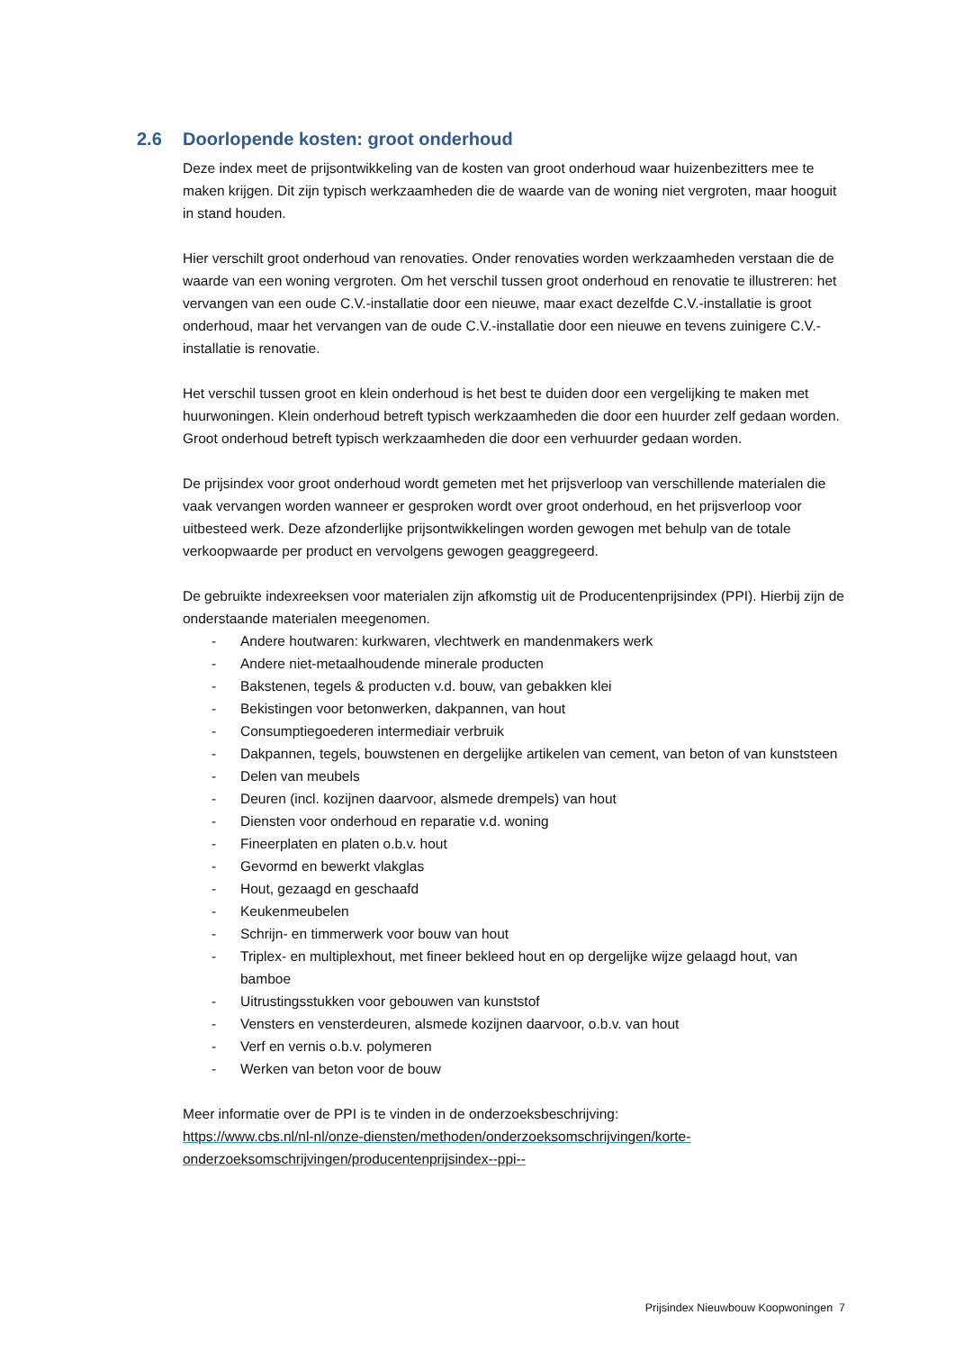2.6 Doorlopende kosten: groot onderhoud
Deze index meet de prijsontwikkeling van de kosten van groot onderhoud waar huizenbezitters mee te maken krijgen. Dit zijn typisch werkzaamheden die de waarde van de woning niet vergroten, maar hooguit in stand houden.
Hier verschilt groot onderhoud van renovaties. Onder renovaties worden werkzaamheden verstaan die de waarde van een woning vergroten. Om het verschil tussen groot onderhoud en renovatie te illustreren: het vervangen van een oude C.V.-installatie door een nieuwe, maar exact dezelfde C.V.-installatie is groot onderhoud, maar het vervangen van de oude C.V.-installatie door een nieuwe en tevens zuinigere C.V.-installatie is renovatie.
Het verschil tussen groot en klein onderhoud is het best te duiden door een vergelijking te maken met huurwoningen. Klein onderhoud betreft typisch werkzaamheden die door een huurder zelf gedaan worden. Groot onderhoud betreft typisch werkzaamheden die door een verhuurder gedaan worden.
De prijsindex voor groot onderhoud wordt gemeten met het prijsverloop van verschillende materialen die vaak vervangen worden wanneer er gesproken wordt over groot onderhoud, en het prijsverloop voor uitbesteed werk. Deze afzonderlijke prijsontwikkelingen worden gewogen met behulp van de totale verkoopwaarde per product en vervolgens gewogen geaggregeerd.
De gebruikte indexreeksen voor materialen zijn afkomstig uit de Producentenprijsindex (PPI). Hierbij zijn de onderstaande materialen meegenomen.
- Andere houtwaren: kurkwaren, vlechtwerk en mandenmakers werk
- Andere niet-metaalhoudende minerale producten
- Bakstenen, tegels & producten v.d. bouw, van gebakken klei
- Bekistingen voor betonwerken, dakpannen, van hout
- Consumptiegoederen intermediair verbruik
- Dakpannen, tegels, bouwstenen en dergelijke artikelen van cement, van beton of van kunststeen
- Delen van meubels
- Deuren (incl. kozijnen daarvoor, alsmede drempels) van hout
- Diensten voor onderhoud en reparatie v.d. woning
- Fineerplaten en platen o.b.v. hout
- Gevormd en bewerkt vlakglas
- Hout, gezaagd en geschaafd
- Keukenmeubelen
- Schrijn- en timmerwerk voor bouw van hout
- Triplex- en multiplexhout, met fineer bekleed hout en op dergelijke wijze gelaagd hout, van bamboe
- Uitrustingsstukken voor gebouwen van kunststof
- Vensters en vensterdeuren, alsmede kozijnen daarvoor, o.b.v. van hout
- Verf en vernis o.b.v. polymeren
- Werken van beton voor de bouw
Meer informatie over de PPI is te vinden in de onderzoeksbeschrijving:
https://www.cbs.nl/nl-nl/onze-diensten/methoden/onderzoeksomschrijvingen/korte-onderzoeksomschrijvingen/producentenprijsindex--ppi--
Prijsindex Nieuwbouw Koopwoningen 7